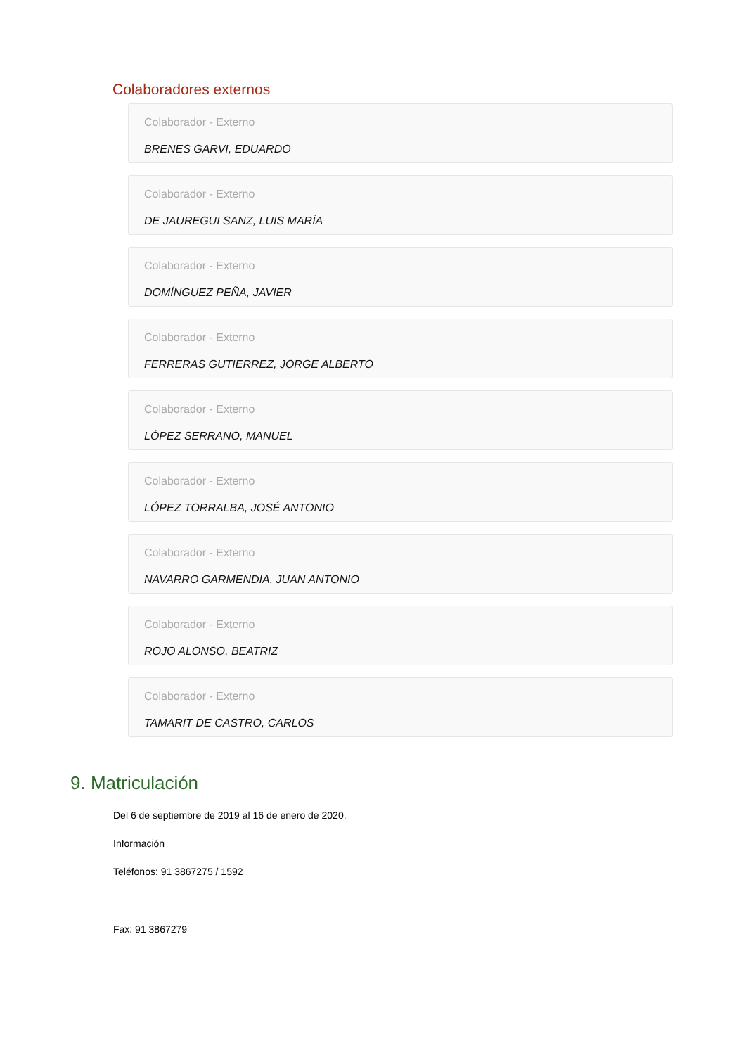Colaboradores externos
Colaborador - Externo
BRENES GARVI, EDUARDO
Colaborador - Externo
DE JAUREGUI SANZ, LUIS MARÍA
Colaborador - Externo
DOMÍNGUEZ PEÑA, JAVIER
Colaborador - Externo
FERRERAS GUTIERREZ, JORGE ALBERTO
Colaborador - Externo
LÓPEZ SERRANO, MANUEL
Colaborador - Externo
LÓPEZ TORRALBA, JOSÉ ANTONIO
Colaborador - Externo
NAVARRO GARMENDIA, JUAN ANTONIO
Colaborador - Externo
ROJO ALONSO, BEATRIZ
Colaborador - Externo
TAMARIT DE CASTRO, CARLOS
9. Matriculación
Del 6 de septiembre de 2019 al 16 de enero de 2020.
Información
Teléfonos: 91 3867275 / 1592
Fax: 91 3867279